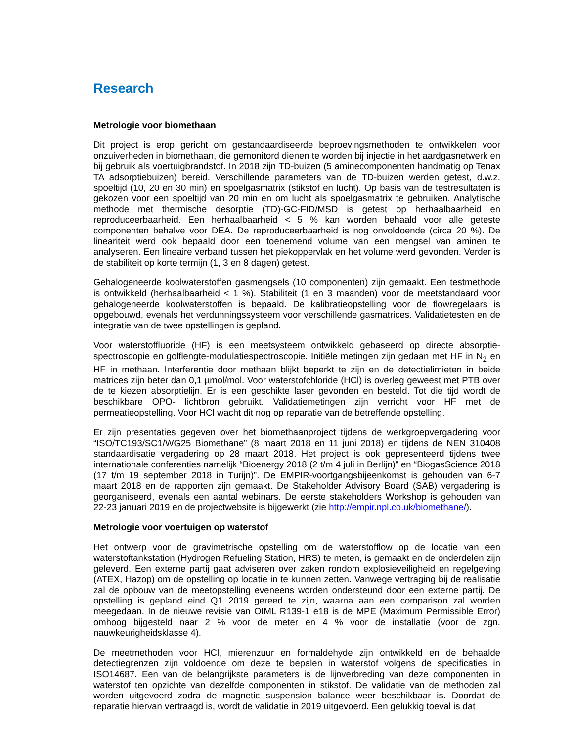Research
Metrologie voor biomethaan
Dit project is erop gericht om gestandaardiseerde beproevingsmethoden te ontwikkelen voor onzuiverheden in biomethaan, die gemonitord dienen te worden bij injectie in het aardgasnetwerk en bij gebruik als voertuigbrandstof. In 2018 zijn TD-buizen (5 aminecomponenten handmatig op Tenax TA adsorptiebuizen) bereid. Verschillende parameters van de TD-buizen werden getest, d.w.z. spoeltijd (10, 20 en 30 min) en spoelgasmatrix (stikstof en lucht). Op basis van de testresultaten is gekozen voor een spoeltijd van 20 min en om lucht als spoelgasmatrix te gebruiken. Analytische methode met thermische desorptie (TD)-GC-FID/MSD is getest op herhaalbaarheid en reproduceerbaarheid. Een herhaalbaarheid < 5 % kan worden behaald voor alle geteste componenten behalve voor DEA. De reproduceerbaarheid is nog onvoldoende (circa 20 %). De lineariteit werd ook bepaald door een toenemend volume van een mengsel van aminen te analyseren. Een lineaire verband tussen het piekoppervlak en het volume werd gevonden. Verder is de stabiliteit op korte termijn (1, 3 en 8 dagen) getest.
Gehalogeneerde koolwaterstoffen gasmengsels (10 componenten) zijn gemaakt. Een testmethode is ontwikkeld (herhaalbaarheid < 1 %). Stabiliteit (1 en 3 maanden) voor de meetstandaard voor gehalogeneerde koolwaterstoffen is bepaald. De kalibratieopstelling voor de flowregelaars is opgebouwd, evenals het verdunningssysteem voor verschillende gasmatrices. Validatietesten en de integratie van de twee opstellingen is gepland.
Voor waterstoffluoride (HF) is een meetsysteem ontwikkeld gebaseerd op directe absorptie-spectroscopie en golflengte-modulatiespectroscopie. Initiële metingen zijn gedaan met HF in N<sub>2</sub> en HF in methaan. Interferentie door methaan blijkt beperkt te zijn en de detectielimieten in beide matrices zijn beter dan 0,1 µmol/mol. Voor waterstofchloride (HCl) is overleg geweest met PTB over de te kiezen absorptielijn. Er is een geschikte laser gevonden en besteld. Tot die tijd wordt de beschikbare OPO- lichtbron gebruikt. Validatiemetingen zijn verricht voor HF met de permeatieopstelling. Voor HCl wacht dit nog op reparatie van de betreffende opstelling.
Er zijn presentaties gegeven over het biomethaanproject tijdens de werkgroepvergadering voor “ISO/TC193/SC1/WG25 Biomethane” (8 maart 2018 en 11 juni 2018) en tijdens de NEN 310408 standaardisatie vergadering op 28 maart 2018. Het project is ook gepresenteerd tijdens twee internationale conferenties namelijk “Bioenergy 2018 (2 t/m 4 juli in Berlijn)” en “BiogasScience 2018 (17 t/m 19 september 2018 in Turijn)”. De EMPIR-voortgangsbijeenkomst is gehouden van 6-7 maart 2018 en de rapporten zijn gemaakt. De Stakeholder Advisory Board (SAB) vergadering is georganiseerd, evenals een aantal webinars. De eerste stakeholders Workshop is gehouden van 22-23 januari 2019 en de projectwebsite is bijgewerkt (zie http://empir.npl.co.uk/biomethane/).
Metrologie voor voertuigen op waterstof
Het ontwerp voor de gravimetrische opstelling om de waterstofflow op de locatie van een waterstoftankstation (Hydrogen Refueling Station, HRS) te meten, is gemaakt en de onderdelen zijn geleverd. Een externe partij gaat adviseren over zaken rondom explosieveiligheid en regelgeving (ATEX, Hazop) om de opstelling op locatie in te kunnen zetten. Vanwege vertraging bij de realisatie zal de opbouw van de meetopstelling eveneens worden ondersteund door een externe partij. De opstelling is gepland eind Q1 2019 gereed te zijn, waarna aan een comparison zal worden meegedaan. In de nieuwe revisie van OIML R139-1 e18 is de MPE (Maximum Permissible Error) omhoog bijgesteld naar 2 % voor de meter en 4 % voor de installatie (voor de zgn. nauwkeurigheidsklasse 4).
De meetmethoden voor HCl, mierenzuur en formaldehyde zijn ontwikkeld en de behaalde detectiegrenzen zijn voldoende om deze te bepalen in waterstof volgens de specificaties in ISO14687. Een van de belangrijkste parameters is de lijnverbreding van deze componenten in waterstof ten opzichte van dezelfde componenten in stikstof. De validatie van de methoden zal worden uitgevoerd zodra de magnetic suspension balance weer beschikbaar is. Doordat de reparatie hiervan vertraagd is, wordt de validatie in 2019 uitgevoerd. Een gelukkig toeval is dat